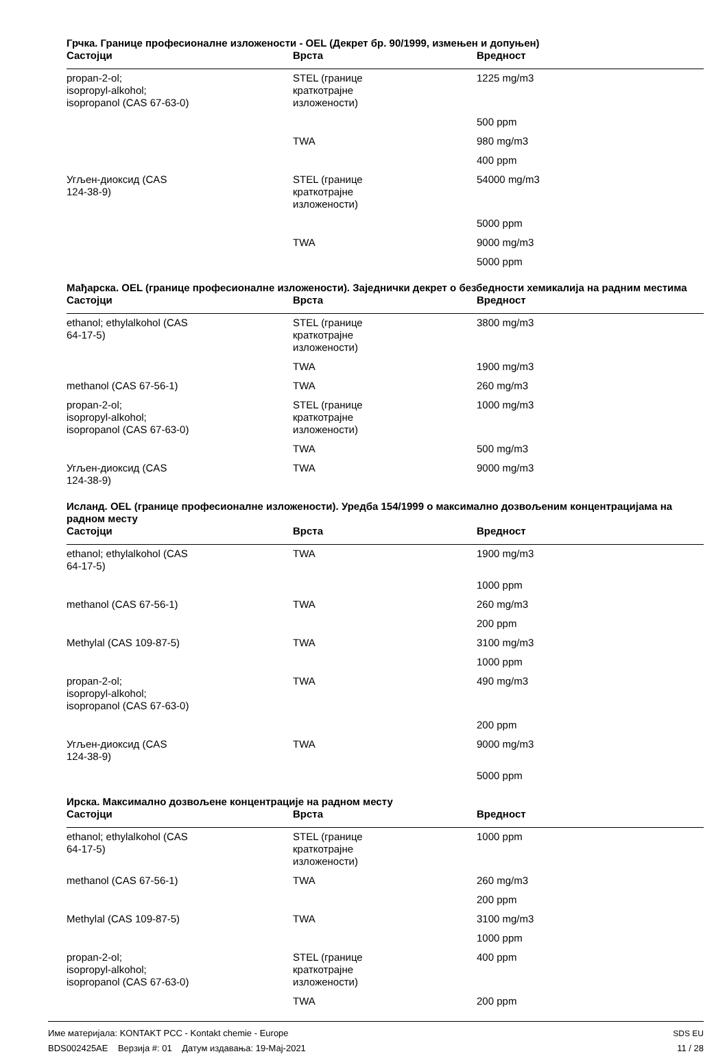Грчка. Границе професионалне изложености - OEL (Декрет бр. 90/1999, измењен и допуњен)
| Састојци | Врста | Вредност |
| --- | --- | --- |
| propan-2-ol; isopropyl-alkohol; isopropanol (CAS 67-63-0) | STEL (границе краткотрајне изложености) | 1225 mg/m3 |
| | | 500 ppm |
| | TWA | 980 mg/m3 |
| | | 400 ppm |
| Угљен-диоксид (CAS 124-38-9) | STEL (границе краткотрајне изложености) | 54000 mg/m3 |
| | | 5000 ppm |
| | TWA | 9000 mg/m3 |
| | | 5000 ppm |
Мађарска. OEL (границе професионалне изложености). Заједнички декрет о безбедности хемикалија на радним местима
| Састојци | Врста | Вредност |
| --- | --- | --- |
| ethanol; ethylalkohol (CAS 64-17-5) | STEL (границе краткотрајне изложености) | 3800 mg/m3 |
| | TWA | 1900 mg/m3 |
| methanol (CAS 67-56-1) | TWA | 260 mg/m3 |
| propan-2-ol; isopropyl-alkohol; isopropanol (CAS 67-63-0) | STEL (границе краткотрајне изложености) | 1000 mg/m3 |
| | TWA | 500 mg/m3 |
| Угљен-диоксид (CAS 124-38-9) | TWA | 9000 mg/m3 |
Исланд. OEL (границе професионалне изложености). Уредба 154/1999 о максимално дозвољеним концентрацијама на радном месту
| Састојци | Врста | Вредност |
| --- | --- | --- |
| ethanol; ethylalkohol (CAS 64-17-5) | TWA | 1900 mg/m3 |
| | | 1000 ppm |
| methanol (CAS 67-56-1) | TWA | 260 mg/m3 |
| | | 200 ppm |
| Methylal (CAS 109-87-5) | TWA | 3100 mg/m3 |
| | | 1000 ppm |
| propan-2-ol; isopropyl-alkohol; isopropanol (CAS 67-63-0) | TWA | 490 mg/m3 |
| | | 200 ppm |
| Угљен-диоксид (CAS 124-38-9) | TWA | 9000 mg/m3 |
| | | 5000 ppm |
Ирска. Максимално дозвољене концентрације на радном месту
| Састојци | Врста | Вредност |
| --- | --- | --- |
| ethanol; ethylalkohol (CAS 64-17-5) | STEL (границе краткотрајне изложености) | 1000 ppm |
| methanol (CAS 67-56-1) | TWA | 260 mg/m3 |
| | | 200 ppm |
| Methylal (CAS 109-87-5) | TWA | 3100 mg/m3 |
| | | 1000 ppm |
| propan-2-ol; isopropyl-alkohol; isopropanol (CAS 67-63-0) | STEL (границе краткотрајне изложености) | 400 ppm |
| | TWA | 200 ppm |
Име материјала: KONTAKT PCC - Kontakt chemie - Europe
BDS002425AE Верзија #: 01 Датум издавања: 19-Мај-2021
SDS EU
11 / 28